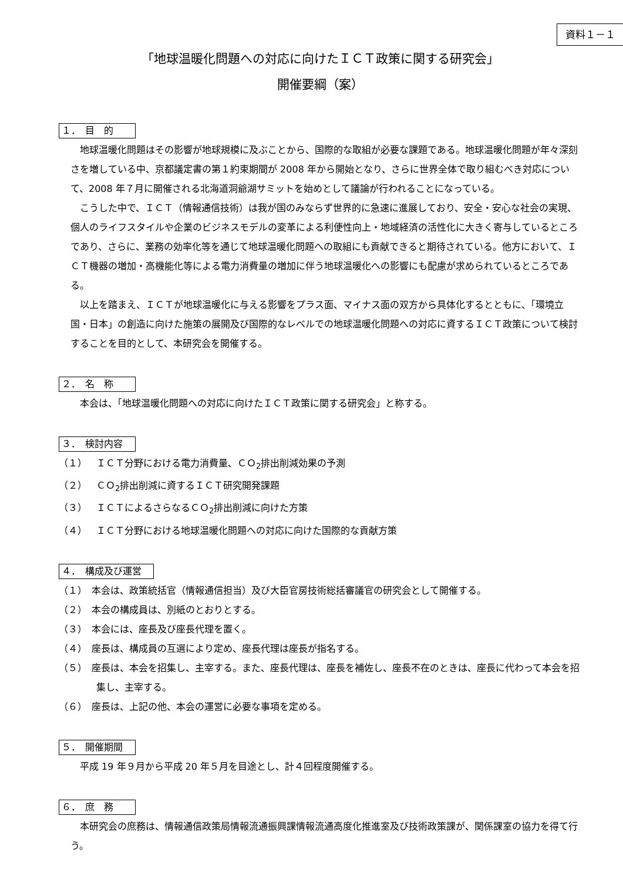資料１－１
「地球温暖化問題への対応に向けたＩＣＴ政策に関する研究会」
開催要綱（案）
１．　目　的
地球温暖化問題はその影響が地球規模に及ぶことから、国際的な取組が必要な課題である。地球温暖化問題が年々深刻さを増している中、京都議定書の第１約束期間が 2008 年から開始となり、さらに世界全体で取り組むべき対応について、2008 年７月に開催される北海道洞爺湖サミットを始めとして議論が行われることになっている。
こうした中で、ＩＣＴ（情報通信技術）は我が国のみならず世界的に急速に進展しており、安全・安心な社会の実現、個人のライフスタイルや企業のビジネスモデルの変革による利便性向上・地域経済の活性化に大きく寄与しているところであり、さらに、業務の効率化等を通じて地球温暖化問題への取組にも貢献できると期待されている。他方において、ＩＣＴ機器の増加・高機能化等による電力消費量の増加に伴う地球温暖化への影響にも配慮が求められているところである。
以上を踏まえ、ＩＣＴが地球温暖化に与える影響をプラス面、マイナス面の双方から具体化するとともに、「環境立国・日本」の創造に向けた施策の展開及び国際的なレベルでの地球温暖化問題への対応に資するＩＣＴ政策について検討することを目的として、本研究会を開催する。
２．　名　称
本会は、「地球温暖化問題への対応に向けたＩＣＴ政策に関する研究会」と称する。
３．　検討内容
（１）　ＩＣＴ分野における電力消費量、ＣＯ<sub>2</sub>排出削減効果の予測
（２）　ＣＯ<sub>2</sub>排出削減に資するＩＣＴ研究開発課題
（３）　ＩＣＴによるさらなるＣＯ<sub>2</sub>排出削減に向けた方策
（４）　ＩＣＴ分野における地球温暖化問題への対応に向けた国際的な貢献方策
４．　構成及び運営
（１）　本会は、政策統括官（情報通信担当）及び大臣官房技術総括審議官の研究会として開催する。
（２）　本会の構成員は、別紙のとおりとする。
（３）　本会には、座長及び座長代理を置く。
（４）　座長は、構成員の互選により定め、座長代理は座長が指名する。
（５）　座長は、本会を招集し、主宰する。また、座長代理は、座長を補佐し、座長不在のときは、座長に代わって本会を招集し、主宰する。
（６）　座長は、上記の他、本会の運営に必要な事項を定める。
５．　開催期間
平成 19 年９月から平成 20 年５月を目途とし、計４回程度開催する。
６．　庶　務
本研究会の庶務は、情報通信政策局情報流通振興課情報流通高度化推進室及び技術政策課が、関係課室の協力を得て行う。